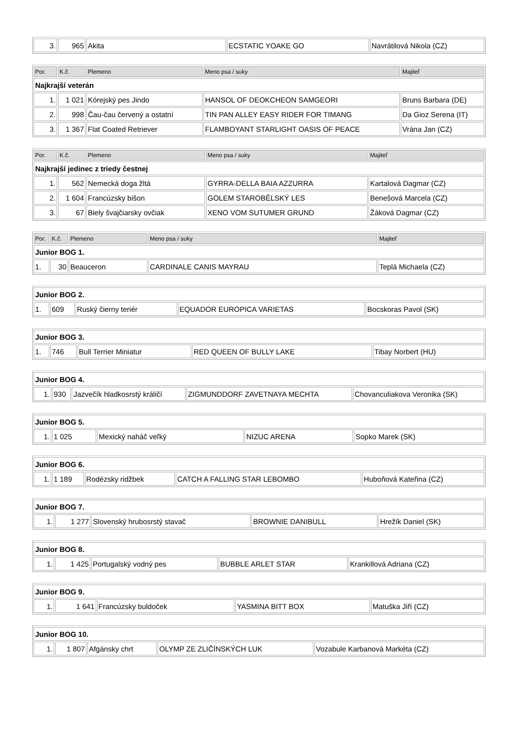| 3. | 965 | Akita | ECSTATIC YOAKE GO | Navrátilová Nikola (CZ) |
| Por. | K.č. | Plemeno | Meno psa / suky | Majiteľ |
| --- | --- | --- | --- | --- |
| Najkrajší veterán | | | | |
| 1. | 1 021 | Kórejský pes Jindo | HANSOL OF DEOKCHEON SAMGEORI | Bruns Barbara (DE) |
| 2. | 998 | Čau-čau červený a ostatní | TIN PAN ALLEY EASY RIDER FOR TIMANG | Da Gioz Serena (IT) |
| 3. | 1 367 | Flat Coated Retriever | FLAMBOYANT STARLIGHT OASIS OF PEACE | Vrána Jan (CZ) |
| Por. | K.č. | Plemeno | Meno psa / suky | Majiteľ |
| --- | --- | --- | --- | --- |
| Najkrajší jedinec z triedy čestnej | | | | |
| 1. | 562 | Nemecká doga žltá | GYRRA-DELLA BAIA AZZURRA | Kartalová Dagmar (CZ) |
| 2. | 1 604 | Francúzsky bišon | GOLEM STAROBĚLSKÝ LES | Benešová Marcela (CZ) |
| 3. | 67 | Biely švajčiarsky ovčiak | XENO VOM SUTUMER GRUND | Žáková Dagmar (CZ) |
| Por. | K.č. | Plemeno | Meno psa / suky | Majiteľ |
| --- | --- | --- | --- | --- |
| Junior BOG 1. | | | | |
| 1. | 30 | Beauceron | CARDINALE CANIS MAYRAU | Teplá Michaela (CZ) |
| Junior BOG 2. | | | | |
| 1. | 609 | Ruský čierny teriér | EQUADOR EUROPICA VARIETAS | Bocskoras Pavol (SK) |
| Junior BOG 3. | | | | |
| 1. | 746 | Bull Terrier Miniatur | RED QUEEN OF BULLY LAKE | Tibay Norbert (HU) |
| Junior BOG 4. | | | | |
| 1. | 930 | Jazvečík hladkosrstý králičí | ZIGMUNDDORF ZAVETNAYA MECHTA | Chovanculiakova Veronika (SK) |
| Junior BOG 5. | | | | |
| 1. | 1 025 | Mexický naháč veľký | NIZUC ARENA | Sopko Marek (SK) |
| Junior BOG 6. | | | | |
| 1. | 1 189 | Rodézsky ridžbek | CATCH A FALLING STAR LEBOMBO | Huboňová Kateřina (CZ) |
| Junior BOG 7. | | | | |
| 1. | 1 277 | Slovenský hrubosrstý stavač | BROWNIE DANIBULL | Hrežík Daniel (SK) |
| Junior BOG 8. | | | | |
| 1. | 1 425 | Portugalský vodný pes | BUBBLE ARLET STAR | Krankillová Adriana (CZ) |
| Junior BOG 9. | | | | |
| 1. | 1 641 | Francúzsky buldoček | YASMINA BITT BOX | Matuška Jiří (CZ) |
| Junior BOG 10. | | | | |
| 1. | 1 807 | Afgánsky chrt | OLYMP ZE ZLIČÍNSKÝCH LUK | Vozabule Karbanová Markéta (CZ) |